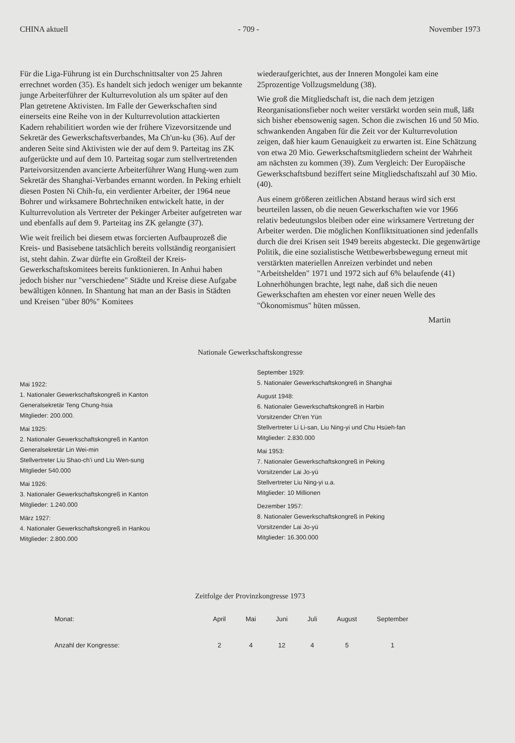CHINA aktuell - 709 - November 1973
Für die Liga-Führung ist ein Durchschnittsalter von 25 Jahren errechnet worden (35). Es handelt sich jedoch weniger um bekannte junge Arbeiterführer der Kulturrevolution als um später auf den Plan getretene Aktivisten. Im Falle der Gewerkschaften sind einerseits eine Reihe von in der Kulturrevolution attackierten Kadern rehabilitiert worden wie der frühere Vizevorsitzende und Sekretär des Gewerkschaftsverbandes, Ma Ch'un-ku (36). Auf der anderen Seite sind Aktivisten wie der auf dem 9. Parteitag ins ZK aufgerückte und auf dem 10. Parteitag sogar zum stellvertretenden Parteivorsitzenden avancierte Arbeiterführer Wang Hung-wen zum Sekretär des Shanghai-Verbandes ernannt worden. In Peking erhielt diesen Posten Ni Chih-fu, ein verdienter Arbeiter, der 1964 neue Bohrer und wirksamere Bohrtechniken entwickelt hatte, in der Kulturrevolution als Vertreter der Pekinger Arbeiter aufgetreten war und ebenfalls auf dem 9. Parteitag ins ZK gelangte (37).
Wie weit freilich bei diesem etwas forcierten Aufbauprozeß die Kreis- und Basisebene tatsächlich bereits vollständig reorganisiert ist, steht dahin. Zwar dürfte ein Großteil der Kreis-Gewerkschaftskomitees bereits funktionieren. In Anhui haben jedoch bisher nur "verschiedene" Städte und Kreise diese Aufgabe bewältigen können. In Shantung hat man an der Basis in Städten und Kreisen "über 80%" Komitees
wiederaufgerichtet, aus der Inneren Mongolei kam eine 25prozentige Vollzugsmeldung (38).
Wie groß die Mitgliedschaft ist, die nach dem jetzigen Reorganisationsfieber noch weiter verstärkt worden sein muß, läßt sich bisher ebensowenig sagen. Schon die zwischen 16 und 50 Mio. schwankenden Angaben für die Zeit vor der Kulturrevolution zeigen, daß hier kaum Genauigkeit zu erwarten ist. Eine Schätzung von etwa 20 Mio. Gewerkschaftsmitgliedern scheint der Wahrheit am nächsten zu kommen (39). Zum Vergleich: Der Europäische Gewerkschaftsbund beziffert seine Mitgliedschaftszahl auf 30 Mio. (40).
Aus einem größeren zeitlichen Abstand heraus wird sich erst beurteilen lassen, ob die neuen Gewerkschaften wie vor 1966 relativ bedeutungslos bleiben oder eine wirksamere Vertretung der Arbeiter werden. Die möglichen Konfliktsituationen sind jedenfalls durch die drei Krisen seit 1949 bereits abgesteckt. Die gegenwärtige Politik, die eine sozialistische Wettbewerbsbewegung erneut mit verstärkten materiellen Anreizen verbindet und neben "Arbeitshelden" 1971 und 1972 sich auf 6% belaufende (41) Lohnerhöhungen brachte, legt nahe, daß sich die neuen Gewerkschaften am ehesten vor einer neuen Welle des "Ökonomismus" hüten müssen.
Martin
Nationale Gewerkschaftskongresse
Mai 1922:
1. Nationaler Gewerkschaftskongreß in Kanton
Generalsekretär Teng Chung-hsia
Mitglieder: 200.000.
Mai 1925:
2. Nationaler Gewerkschaftskongreß in Kanton
Generalsekretär Lin Wei-min
Stellvertreter Liu Shao-ch'i und Liu Wen-sung
Mitglieder 540.000
Mai 1926:
3. Nationaler Gewerkschaftskongreß in Kanton
Mitglieder: 1.240.000
März 1927:
4. Nationaler Gewerkschaftskongreß in Hankou
Mitglieder: 2.800.000
September 1929:
5. Nationaler Gewerkschaftskongreß in Shanghai
August 1948:
6. Nationaler Gewerkschaftskongreß in Harbin
Vorsitzender Ch'en Yün
Stellvertreter Li Li-san, Liu Ning-yi und Chu Hsüeh-fan
Mitglieder: 2.830.000
Mai 1953:
7. Nationaler Gewerkschaftskongreß in Peking
Vorsitzender Lai Jo-yü
Stellvertreter Liu Ning-yi u.a.
Mitglieder: 10 Millionen
Dezember 1957:
8. Nationaler Gewerkschaftskongreß in Peking
Vorsitzender Lai Jo-yü
Mitglieder: 16.300.000
Zeitfolge der Provinzkongresse 1973
| Monat: | April | Mai | Juni | Juli | August | September |
| --- | --- | --- | --- | --- | --- | --- |
| Anzahl der Kongresse: | 2 | 4 | 12 | 4 | 5 | 1 |